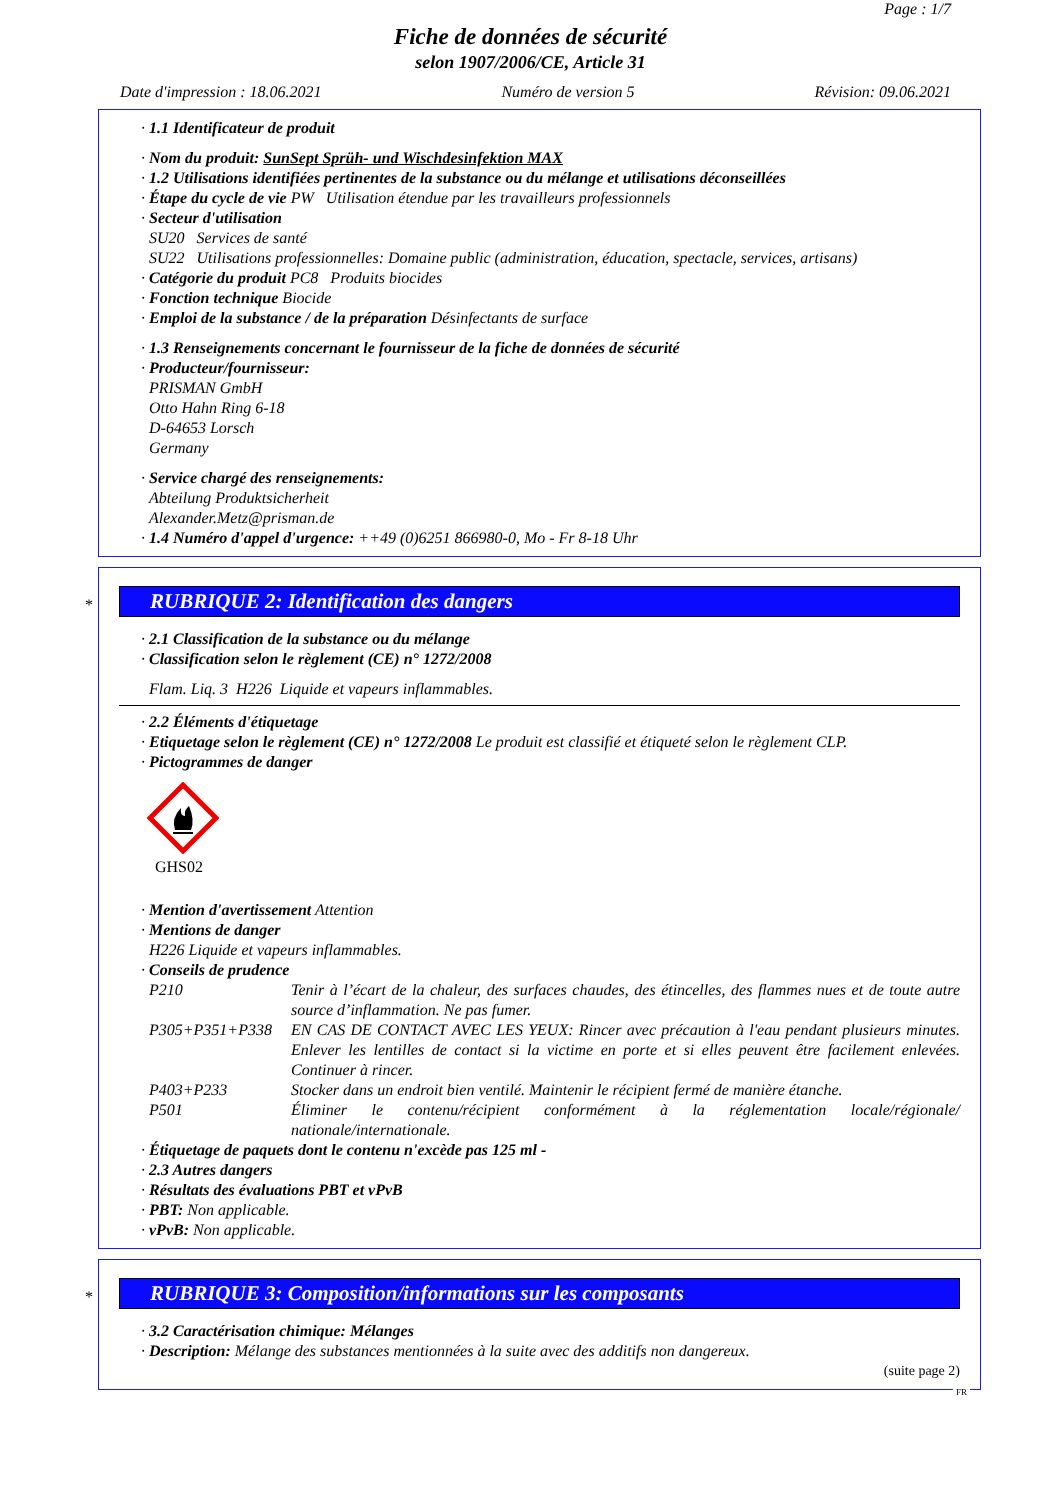Page : 1/7
Fiche de données de sécurité
selon 1907/2006/CE, Article 31
Date d'impression : 18.06.2021 Numéro de version 5 Révision: 09.06.2021
· 1.1 Identificateur de produit
· Nom du produit: SunSept Sprüh- und Wischdesinfektion MAX
· 1.2 Utilisations identifiées pertinentes de la substance ou du mélange et utilisations déconseillées
· Étape du cycle de vie PW Utilisation étendue par les travailleurs professionnels
· Secteur d'utilisation
SU20 Services de santé
SU22 Utilisations professionnelles: Domaine public (administration, éducation, spectacle, services, artisans)
· Catégorie du produit PC8 Produits biocides
· Fonction technique Biocide
· Emploi de la substance / de la préparation Désinfectants de surface
· 1.3 Renseignements concernant le fournisseur de la fiche de données de sécurité
· Producteur/fournisseur:
PRISMAN GmbH
Otto Hahn Ring 6-18
D-64653 Lorsch
Germany
· Service chargé des renseignements:
Abteilung Produktsicherheit
Alexander.Metz@prisman.de
· 1.4 Numéro d'appel d'urgence: ++49 (0)6251 866980-0, Mo - Fr 8-18 Uhr
*
RUBRIQUE 2: Identification des dangers
· 2.1 Classification de la substance ou du mélange
· Classification selon le règlement (CE) n° 1272/2008
Flam. Liq. 3 H226 Liquide et vapeurs inflammables.
· 2.2 Éléments d'étiquetage
· Etiquetage selon le règlement (CE) n° 1272/2008 Le produit est classifié et étiqueté selon le règlement CLP.
· Pictogrammes de danger
GHS02
· Mention d'avertissement Attention
· Mentions de danger
H226 Liquide et vapeurs inflammables.
· Conseils de prudence
P210 Tenir à l’écart de la chaleur, des surfaces chaudes, des étincelles, des flammes nues et de toute autre source d’inflammation. Ne pas fumer.
P305+P351+P338 EN CAS DE CONTACT AVEC LES YEUX: Rincer avec précaution à l'eau pendant plusieurs minutes. Enlever les lentilles de contact si la victime en porte et si elles peuvent être facilement enlevées. Continuer à rincer.
P403+P233 Stocker dans un endroit bien ventilé. Maintenir le récipient fermé de manière étanche.
P501 Éliminer le contenu/récipient conformément à la réglementation locale/régionale/ nationale/internationale.
· Étiquetage de paquets dont le contenu n'excède pas 125 ml -
· 2.3 Autres dangers
· Résultats des évaluations PBT et vPvB
· PBT: Non applicable.
· vPvB: Non applicable.
*
RUBRIQUE 3: Composition/informations sur les composants
· 3.2 Caractérisation chimique: Mélanges
· Description: Mélange des substances mentionnées à la suite avec des additifs non dangereux.
(suite page 2)
FR